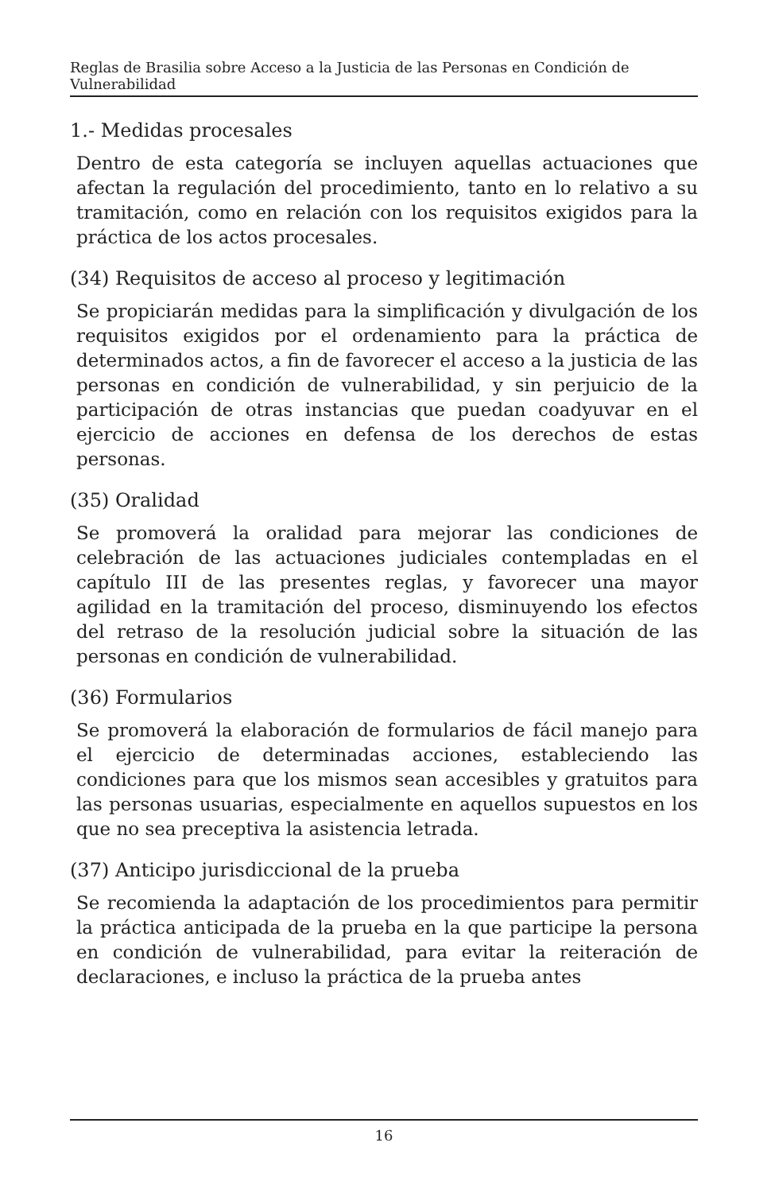Reglas de Brasilia sobre Acceso a la Justicia de las Personas en Condición de Vulnerabilidad
1.- Medidas procesales
Dentro de esta categoría se incluyen aquellas actuaciones que afectan la regulación del procedimiento, tanto en lo relativo a su tramitación, como en relación con los requisitos exigidos para la práctica de los actos procesales.
(34) Requisitos de acceso al proceso y legitimación
Se propiciarán medidas para la simplificación y divulgación de los requisitos exigidos por el ordenamiento para la práctica de determinados actos, a fin de favorecer el acceso a la justicia de las personas en condición de vulnerabilidad, y sin perjuicio de la participación de otras instancias que puedan coadyuvar en el ejercicio de acciones en defensa de los derechos de estas personas.
(35) Oralidad
Se promoverá la oralidad para mejorar las condiciones de celebración de las actuaciones judiciales contempladas en el capítulo III de las presentes reglas, y favorecer una mayor agilidad en la tramitación del proceso, disminuyendo los efectos del retraso de la resolución judicial sobre la situación de las personas en condición de vulnerabilidad.
(36) Formularios
Se promoverá la elaboración de formularios de fácil manejo para el ejercicio de determinadas acciones, estableciendo las condiciones para que los mismos sean accesibles y gratuitos para las personas usuarias, especialmente en aquellos supuestos en los que no sea preceptiva la asistencia letrada.
(37) Anticipo jurisdiccional de la prueba
Se recomienda la adaptación de los procedimientos para permitir la práctica anticipada de la prueba en la que participe la persona en condición de vulnerabilidad, para evitar la reiteración de declaraciones, e incluso la práctica de la prueba antes
16